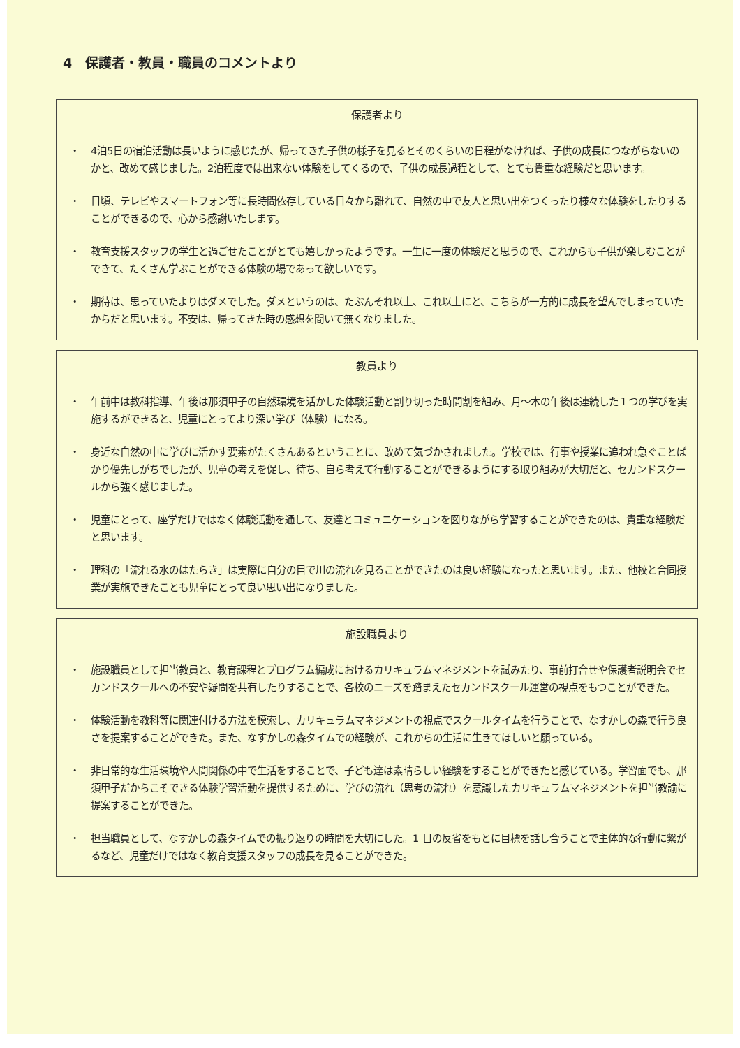4　保護者・教員・職員のコメントより
保護者より
・ 4泊5日の宿泊活動は長いように感じたが、帰ってきた子供の様子を見るとそのくらいの日程がなければ、子供の成長につながらないのかと、改めて感じました。2泊程度では出来ない体験をしてくるので、子供の成長過程として、とても貴重な経験だと思います。
・ 日頃、テレビやスマートフォン等に長時間依存している日々から離れて、自然の中で友人と思い出をつくったり様々な体験をしたりすることができるので、心から感謝いたします。
・ 教育支援スタッフの学生と過ごせたことがとても嬉しかったようです。一生に一度の体験だと思うので、これからも子供が楽しむことができて、たくさん学ぶことができる体験の場であって欲しいです。
・ 期待は、思っていたよりはダメでした。ダメというのは、たぶんそれ以上、これ以上にと、こちらが一方的に成長を望んでしまっていたからだと思います。不安は、帰ってきた時の感想を聞いて無くなりました。
教員より
・ 午前中は教科指導、午後は那須甲子の自然環境を活かした体験活動と割り切った時間割を組み、月～木の午後は連続した１つの学びを実施するができると、児童にとってより深い学び（体験）になる。
・ 身近な自然の中に学びに活かす要素がたくさんあるということに、改めて気づかされました。学校では、行事や授業に追われ急ぐことばかり優先しがちでしたが、児童の考えを促し、待ち、自ら考えて行動することができるようにする取り組みが大切だと、セカンドスクールから強く感じました。
・ 児童にとって、座学だけではなく体験活動を通して、友達とコミュニケーションを図りながら学習することができたのは、貴重な経験だと思います。
・ 理科の「流れる水のはたらき」は実際に自分の目で川の流れを見ることができたのは良い経験になったと思います。また、他校と合同授業が実施できたことも児童にとって良い思い出になりました。
施設職員より
・ 施設職員として担当教員と、教育課程とプログラム編成におけるカリキュラムマネジメントを試みたり、事前打合せや保護者説明会でセカンドスクールへの不安や疑問を共有したりすることで、各校のニーズを踏まえたセカンドスクール運営の視点をもつことができた。
・ 体験活動を教科等に関連付ける方法を模索し、カリキュラムマネジメントの視点でスクールタイムを行うことで、なすかしの森で行う良さを提案することができた。また、なすかしの森タイムでの経験が、これからの生活に生きてほしいと願っている。
・ 非日常的な生活環境や人間関係の中で生活をすることで、子ども達は素晴らしい経験をすることができたと感じている。学習面でも、那須甲子だからこそできる体験学習活動を提供するために、学びの流れ（思考の流れ）を意識したカリキュラムマネジメントを担当教諭に提案することができた。
・ 担当職員として、なすかしの森タイムでの振り返りの時間を大切にした。1 日の反省をもとに目標を話し合うことで主体的な行動に繋がるなど、児童だけではなく教育支援スタッフの成長を見ることができた。